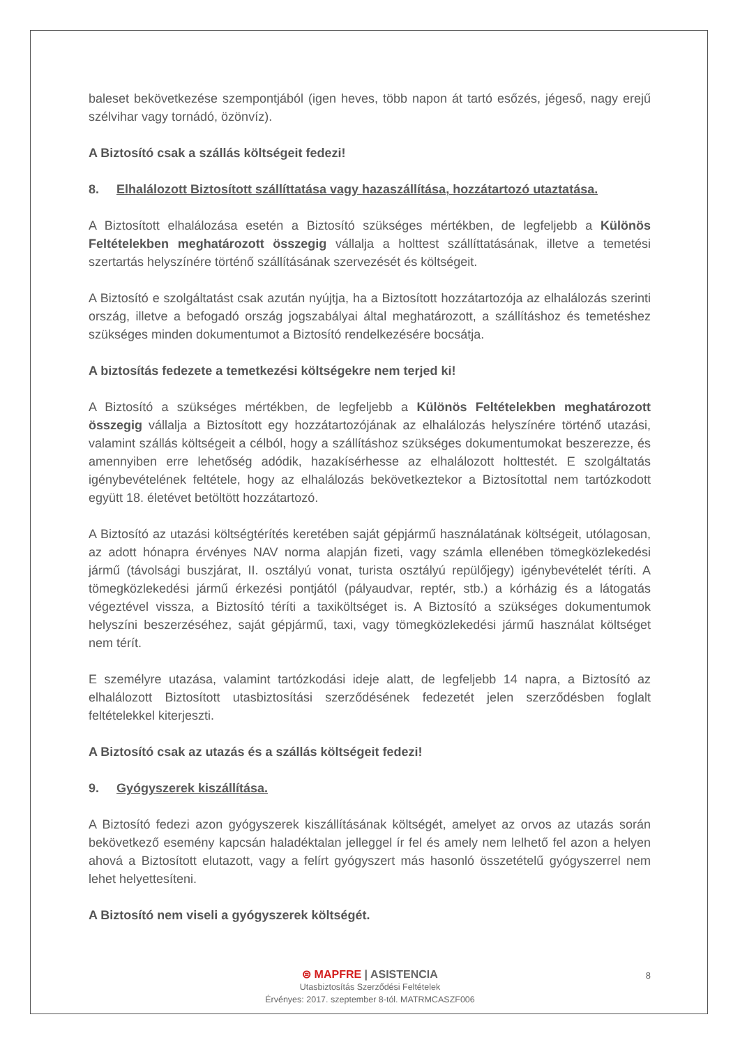baleset bekövetkezése szempontjából (igen heves, több napon át tartó esőzés, jégeső, nagy erejű szélvihar vagy tornádó, özönvíz).
A Biztosító csak a szállás költségeit fedezi!
8. Elhalálozott Biztosított szállíttatása vagy hazaszállítása, hozzátartozó utaztatása.
A Biztosított elhalálozása esetén a Biztosító szükséges mértékben, de legfeljebb a Különös Feltételekben meghatározott összegig vállalja a holttest szállíttatásának, illetve a temetési szertartás helyszínére történő szállításának szervezését és költségeit.
A Biztosító e szolgáltatást csak azután nyújtja, ha a Biztosított hozzátartozója az elhalálozás szerinti ország, illetve a befogadó ország jogszabályai által meghatározott, a szállításhoz és temetéshez szükséges minden dokumentumot a Biztosító rendelkezésére bocsátja.
A biztosítás fedezete a temetkezési költségekre nem terjed ki!
A Biztosító a szükséges mértékben, de legfeljebb a Különös Feltételekben meghatározott összegig vállalja a Biztosított egy hozzátartozójának az elhalálozás helyszínére történő utazási, valamint szállás költségeit a célból, hogy a szállításhoz szükséges dokumentumokat beszerezze, és amennyiben erre lehetőség adódik, hazakísérhesse az elhalálozott holttestét. E szolgáltatás igénybevételének feltétele, hogy az elhalálozás bekövetkeztekor a Biztosítottal nem tartózkodott együtt 18. életévet betöltött hozzátartozó.
A Biztosító az utazási költségtérítés keretében saját gépjármű használatának költségeit, utólagosan, az adott hónapra érvényes NAV norma alapján fizeti, vagy számla ellenében tömegközlekedési jármű (távolsági buszjárat, II. osztályú vonat, turista osztályú repülőjegy) igénybevételét téríti. A tömegközlekedési jármű érkezési pontjától (pályaudvar, reptér, stb.) a kórházig és a látogatás végeztével vissza, a Biztosító téríti a taxiköltséget is. A Biztosító a szükséges dokumentumok helyszíni beszerzéséhez, saját gépjármű, taxi, vagy tömegközlekedési jármű használat költséget nem térít.
E személyre utazása, valamint tartózkodási ideje alatt, de legfeljebb 14 napra, a Biztosító az elhalálozott Biztosított utasbiztosítási szerződésének fedezetét jelen szerződésben foglalt feltételekkel kiterjeszti.
A Biztosító csak az utazás és a szállás költségeit fedezi!
9. Gyógyszerek kiszállítása.
A Biztosító fedezi azon gyógyszerek kiszállításának költségét, amelyet az orvos az utazás során bekövetkező esemény kapcsán haladéktalan jelleggel ír fel és amely nem lelhető fel azon a helyen ahová a Biztosított elutazott, vagy a felírt gyógyszert más hasonló összetételű gyógyszerrel nem lehet helyettesíteni.
A Biztosító nem viseli a gyógyszerek költségét.
⊜ MAPFRE | ASISTENCIA
Utasbiztosítás Szerződési Feltételek
Érvényes: 2017. szeptember 8-tól. MATRMCASZF006
8